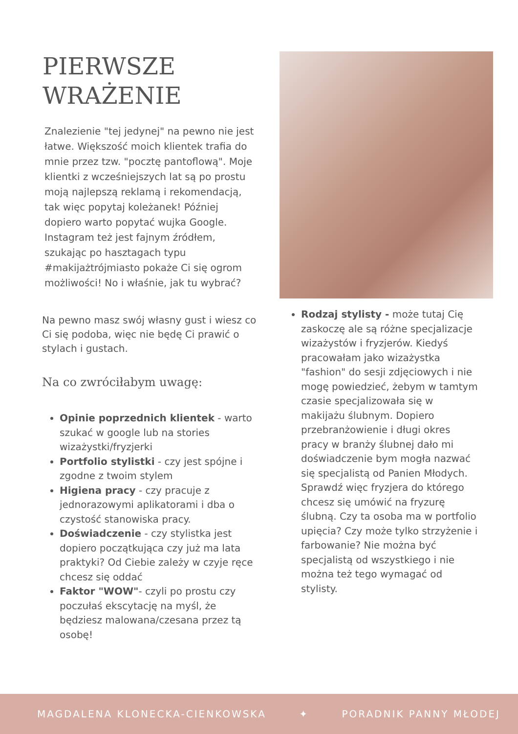PIERWSZE
WRAŻENIE
Znalezienie "tej jedynej" na pewno nie jest łatwe. Większość moich klientek trafia do mnie przez tzw. "pocztę pantoflową". Moje klientki z wcześniejszych lat są po prostu moją najlepszą reklamą i rekomendacją, tak więc popytaj koleżanek! Później dopiero warto popytać wujka Google. Instagram też jest fajnym źródłem, szukając po hasztagach typu #makijażtrójmiasto pokaże Ci się ogrom możliwości! No i właśnie, jak tu wybrać?
Na pewno masz swój własny gust i wiesz co Ci się podoba, więc nie będę Ci prawić o stylach i gustach.
Na co zwróciłabym uwagę:
Opinie poprzednich klientek - warto szukać w google lub na stories wizażystki/fryzjerki
Portfolio stylistki - czy jest spójne i zgodne z twoim stylem
Higiena pracy - czy pracuje z jednorazowymi aplikatorami i dba o czystość stanowiska pracy.
Doświadczenie - czy stylistka jest dopiero początkująca czy już ma lata praktyki? Od Ciebie zależy w czyje ręce chcesz się oddać
Faktor "WOW"- czyli po prostu czy poczułaś ekscytację na myśl, że będziesz malowana/czesana przez tą osobę!
Rodzaj stylisty - może tutaj Cię zaskoczę ale są różne specjalizacje wizażystów i fryzjerów. Kiedyś pracowałam jako wizażystka "fashion" do sesji zdjęciowych i nie mogę powiedzieć, żebym w tamtym czasie specjalizowała się w makijażu ślubnym. Dopiero przebranżowienie i długi okres pracy w branży ślubnej dało mi doświadczenie bym mogła nazwać się specjalistą od Panien Młodych. Sprawdź więc fryzjera do którego chcesz się umówić na fryzurę ślubną. Czy ta osoba ma w portfolio upięcia? Czy może tylko strzyżenie i farbowanie? Nie można być specjalistą od wszystkiego i nie można też tego wymagać od stylisty.
MAGDALENA KLONECKA-CIENKOWSKA ✦ PORADNIK PANNY MŁODEJ